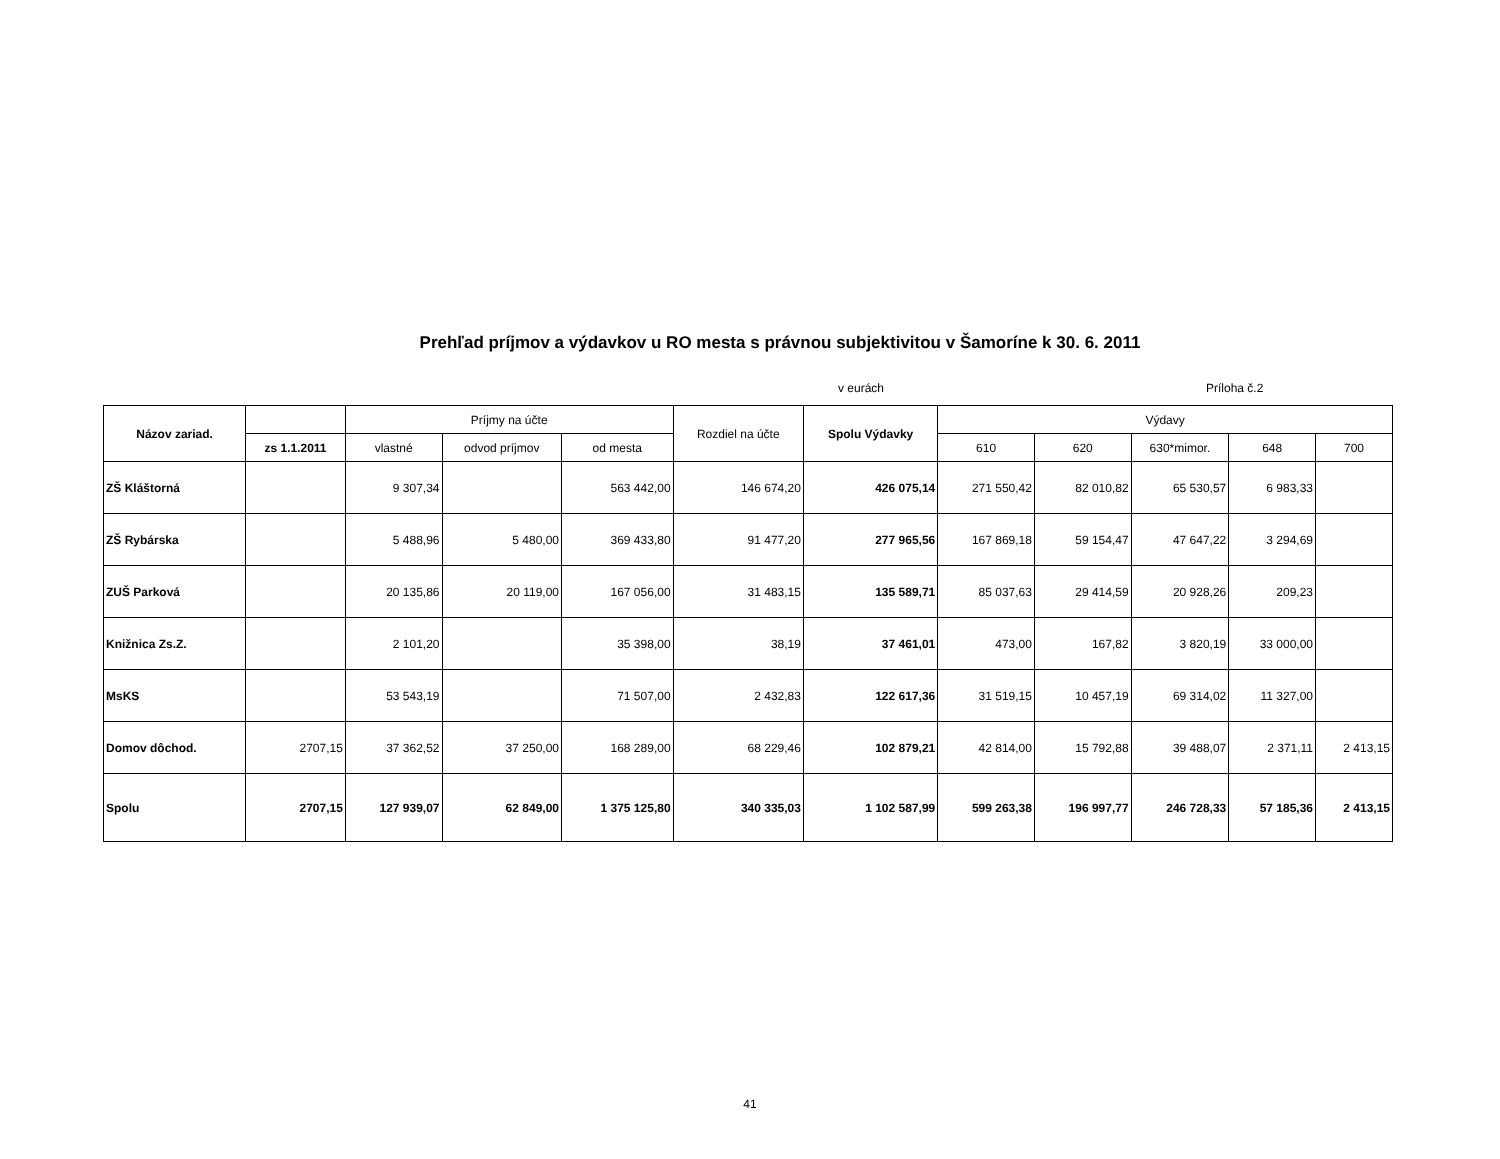Prehľad príjmov a výdavkov u RO mesta s právnou subjektivitou v Šamoríne k 30. 6. 2011
v eurách Príloha č.2
| Názov zariad. | | Príjmy na účte | | | Rozdiel na účte | Spolu Výdavky | Výdavy | | | | |
| --- | --- | --- | --- | --- | --- | --- | --- | --- | --- | --- | --- |
| | zs 1.1.2011 | vlastné | odvod príjmov | od mesta | | | 610 | 620 | 630*mimor. | 648 | 700 |
| ZŠ Kláštorná | | 9 307,34 | | 563 442,00 | 146 674,20 | 426 075,14 | 271 550,42 | 82 010,82 | 65 530,57 | 6 983,33 | |
| ZŠ Rybárska | | 5 488,96 | 5 480,00 | 369 433,80 | 91 477,20 | 277 965,56 | 167 869,18 | 59 154,47 | 47 647,22 | 3 294,69 | |
| ZUŠ Parková | | 20 135,86 | 20 119,00 | 167 056,00 | 31 483,15 | 135 589,71 | 85 037,63 | 29 414,59 | 20 928,26 | 209,23 | |
| Knižnica Zs.Z. | | 2 101,20 | | 35 398,00 | 38,19 | 37 461,01 | 473,00 | 167,82 | 3 820,19 | 33 000,00 | |
| MsKS | | 53 543,19 | | 71 507,00 | 2 432,83 | 122 617,36 | 31 519,15 | 10 457,19 | 69 314,02 | 11 327,00 | |
| Domov dôchod. | 2707,15 | 37 362,52 | 37 250,00 | 168 289,00 | 68 229,46 | 102 879,21 | 42 814,00 | 15 792,88 | 39 488,07 | 2 371,11 | 2 413,15 |
| Spolu | 2707,15 | 127 939,07 | 62 849,00 | 1 375 125,80 | 340 335,03 | 1 102 587,99 | 599 263,38 | 196 997,77 | 246 728,33 | 57 185,36 | 2 413,15 |
41